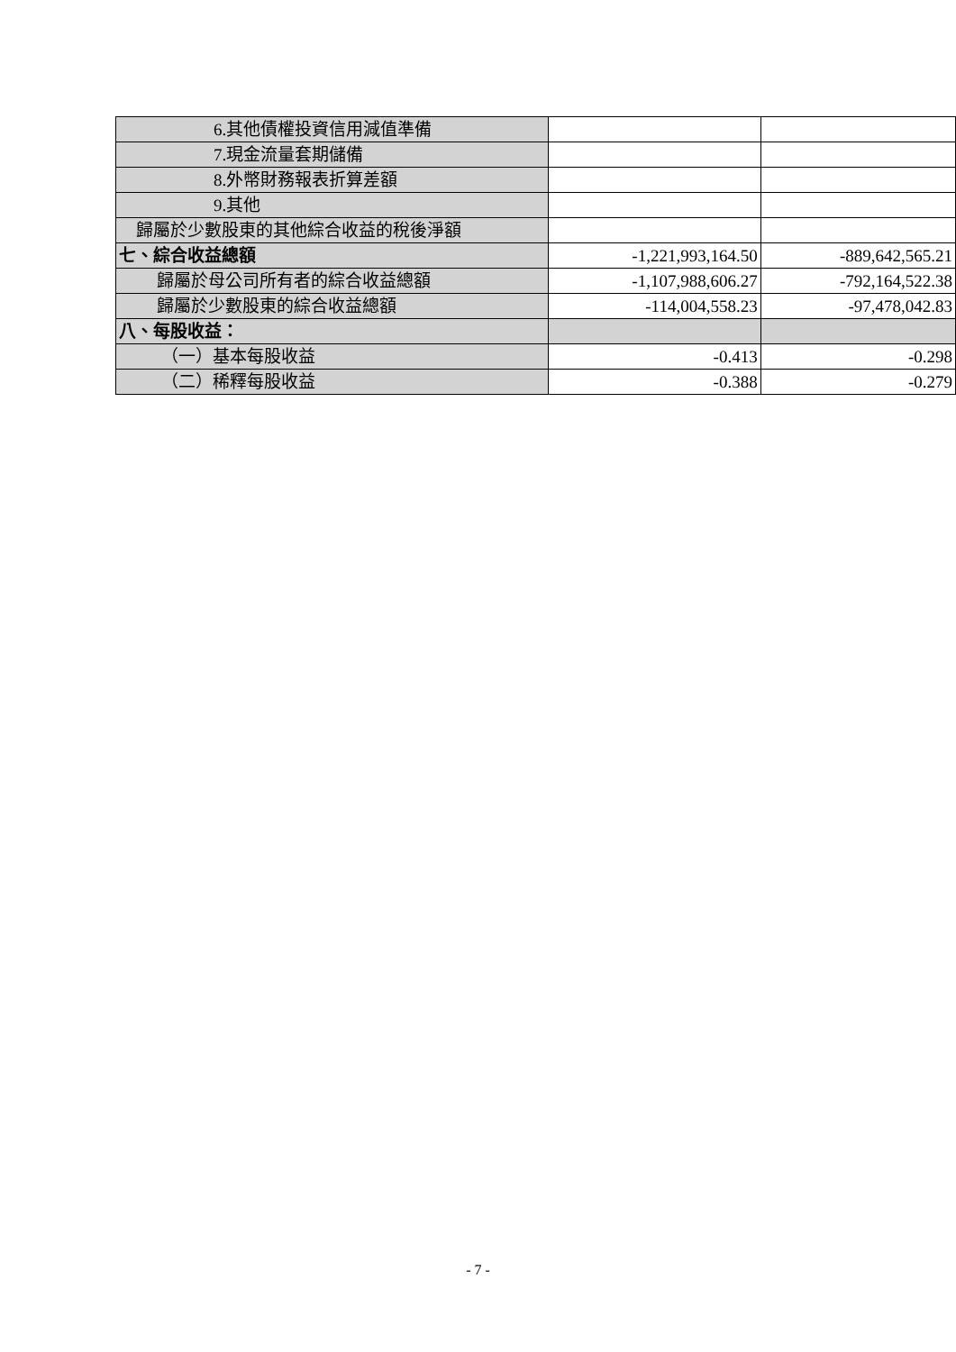| 6.其他債權投資信用減值準備 | | |
| 7.現金流量套期儲備 | | |
| 8.外幣財務報表折算差額 | | |
| 9.其他 | | |
| 歸屬於少數股東的其他綜合收益的稅後淨額 | | |
| 七、綜合收益總額 | -1,221,993,164.50 | -889,642,565.21 |
| 歸屬於母公司所有者的綜合收益總額 | -1,107,988,606.27 | -792,164,522.38 |
| 歸屬於少數股東的綜合收益總額 | -114,004,558.23 | -97,478,042.83 |
| 八、每股收益： | | |
| （一）基本每股收益 | -0.413 | -0.298 |
| （二）稀釋每股收益 | -0.388 | -0.279 |
- 7 -